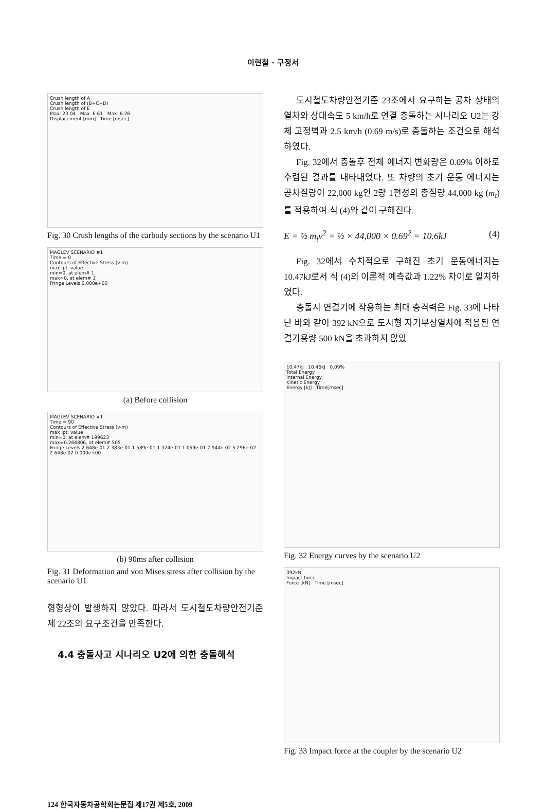이현철 · 구정서
Crush length of A
Crush length of (B+C+D)
Crush length of E
Max. 23.04 Max. 6.61 Max. 6.26
Displacement [mm] Time [msec]
Fig. 30 Crush lengths of the carbody sections by the scenario U1
MAGLEV SCENARIO #1
Time = 0
Contours of Effective Stress (v-m)
max ipt. value
min=0, at elem# 1
max=0, at elem# 1
Fringe Levels 0.000e+00
(a) Before collision
MAGLEV SCENARIO #1
Time = 90
Contours of Effective Stress (v-m)
max ipt. value
min=0, at elem# 199623
max=0.264806, at elem# 505
Fringe Levels 2.648e-01 2.383e-01 1.589e-01 1.324e-01 1.059e-01 7.944e-02 5.296e-02 2.648e-02 0.000e+00
(b) 90ms after collision
Fig. 31 Deformation and von Mises stress after collision by the scenario U1
형형상이 발생하지 않았다. 따라서 도시철도차량안전기준 제 22조의 요구조건을 만족한다.
4.4 충돌사고 시나리오 U2에 의한 충돌해석
도시철도차량안전기준 23조에서 요구하는 공차 상태의 열차와 상대속도 5 km/h로 연결 충돌하는 시나리오 U2는 강체 고정벽과 2.5 km/h (0.69 m/s)로 충돌하는 조건으로 해석하였다.
Fig. 32에서 충돌후 전체 에너지 변화량은 0.09% 이하로 수렴된 결과를 내타내었다. 또 차량의 초기 운동 에너지는 공차질량이 22,000 kg인 2량 1편성의 총질량 44,000 kg (m<sub>t</sub>)를 적용하여 식 (4)와 같이 구해진다.
E = ½ m<sub>t</sub>v<sup>2</sup> = ½ × 44,000 × 0.69<sup>2</sup> = 10.6kJ (4)
Fig. 32에서 수치적으로 구해진 초기 운동에너지는 10.47kJ로서 식 (4)의 이론적 예측값과 1.22% 차이로 일치하였다.
충돌시 연결기에 작용하는 최대 충격력은 Fig. 33에 나타난 바와 같이 392 kN으로 도시형 자기부상열차에 적용된 연결기용량 500 kN을 초과하지 않았
10.47kJ 10.46kJ 0.09%
Total Energy
Internal Energy
Kinetic Energy
Energy [kJ] Time[msec]
Fig. 32 Energy curves by the scenario U2
392kN
Impact force
Force [kN] Time [msec]
Fig. 33 Impact force at the coupler by the scenario U2
124 한국자동차공학회논문집 제17권 제5호, 2009